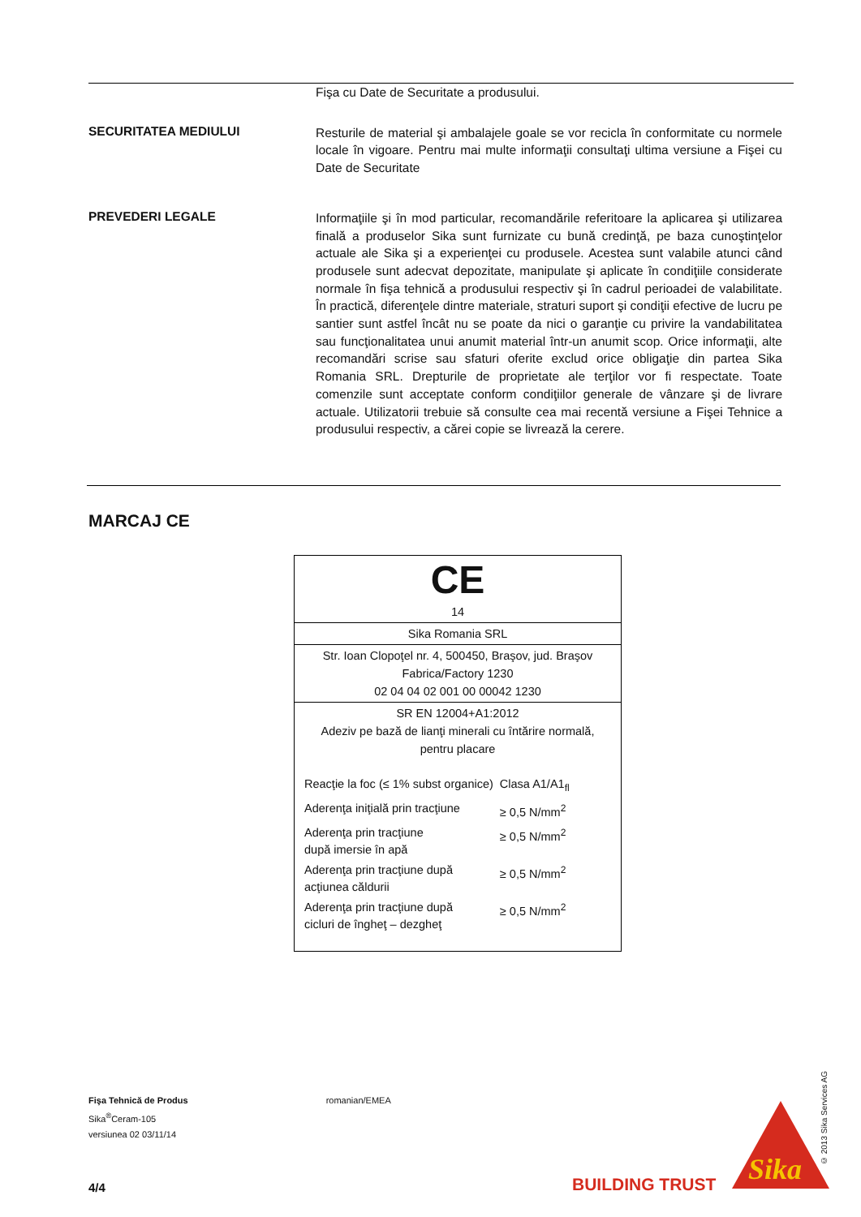Fişa cu Date de Securitate a produsului.
SECURITATEA MEDIULUI
Resturile de material şi ambalajele goale se vor recicla în conformitate cu normele locale în vigoare. Pentru mai multe informaţii consultaţi ultima versiune a Fişei cu Date de Securitate
PREVEDERI LEGALE
Informaţiile şi în mod particular, recomandările referitoare la aplicarea şi utilizarea finală a produselor Sika sunt furnizate cu bună credinţă, pe baza cunoştinţelor actuale ale Sika şi a experienţei cu produsele. Acestea sunt valabile atunci când produsele sunt adecvat depozitate, manipulate şi aplicate în condiţiile considerate normale în fişa tehnică a produsului respectiv şi în cadrul perioadei de valabilitate. În practică, diferenţele dintre materiale, straturi suport şi condiţii efective de lucru pe santier sunt astfel încât nu se poate da nici o garanţie cu privire la vandabilitatea sau funcţionalitatea unui anumit material într-un anumit scop. Orice informaţii, alte recomandări scrise sau sfaturi oferite exclud orice obligaţie din partea Sika Romania SRL. Drepturile de proprietate ale terţilor vor fi respectate. Toate comenzile sunt acceptate conform condiţiilor generale de vânzare şi de livrare actuale. Utilizatorii trebuie să consulte cea mai recentă versiune a Fişei Tehnice a produsului respectiv, a cărei copie se livrează la cerere.
MARCAJ CE
CE
14
Sika Romania SRL
Str. Ioan Clopoţel nr. 4, 500450, Braşov, jud. Braşov
Fabrica/Factory 1230
02 04 04 02 001 00 00042 1230
SR EN 12004+A1:2012
Adeziv pe bază de lianţi minerali cu întărire normală,
pentru placare
| Reacţie la foc (≤ 1% subst organice) | Clasa A1/A1<sub>fl</sub> |
| Aderenţa iniţială prin tracţiune | ≥ 0,5 N/mm<sup>2</sup> |
| Aderenţa prin tracţiune după imersie în apă | ≥ 0,5 N/mm<sup>2</sup> |
| Aderenţa prin tracţiune după acţiunea căldurii | ≥ 0,5 N/mm<sup>2</sup> |
| Aderenţa prin tracţiune după cicluri de îngheţ – dezgheţ | ≥ 0,5 N/mm<sup>2</sup> |
© 2013 Sika Services AG
Fişa Tehnică de Produs romanian/EMEA
Sika<sup>®</sup>Ceram-105
versiunea 02 03/11/14
4/4 BUILDING TRUST
Sika